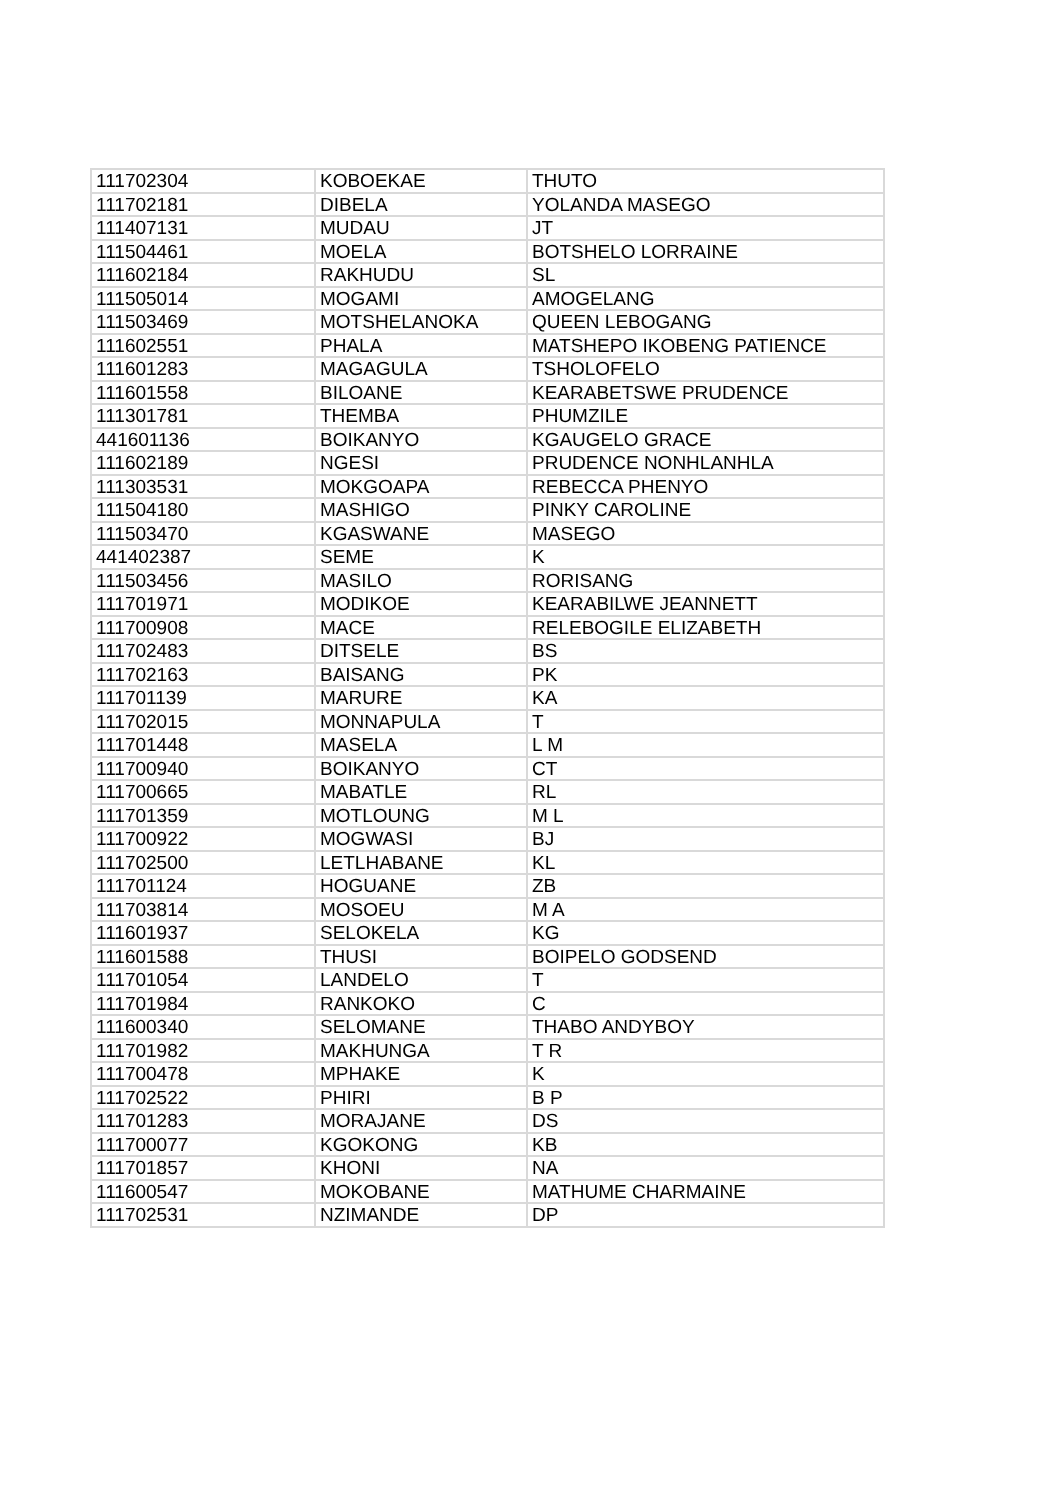| 111702304 | KOBOEKAE | THUTO |
| 111702181 | DIBELA | YOLANDA MASEGO |
| 111407131 | MUDAU | JT |
| 111504461 | MOELA | BOTSHELO LORRAINE |
| 111602184 | RAKHUDU | SL |
| 111505014 | MOGAMI | AMOGELANG |
| 111503469 | MOTSHELANOKA | QUEEN LEBOGANG |
| 111602551 | PHALA | MATSHEPO IKOBENG PATIENCE |
| 111601283 | MAGAGULA | TSHOLOFELO |
| 111601558 | BILOANE | KEARABETSWE PRUDENCE |
| 111301781 | THEMBA | PHUMZILE |
| 441601136 | BOIKANYO | KGAUGELO GRACE |
| 111602189 | NGESI | PRUDENCE NONHLANHLA |
| 111303531 | MOKGOAPA | REBECCA PHENYO |
| 111504180 | MASHIGO | PINKY CAROLINE |
| 111503470 | KGASWANE | MASEGO |
| 441402387 | SEME | K |
| 111503456 | MASILO | RORISANG |
| 111701971 | MODIKOE | KEARABILWE JEANNETT |
| 111700908 | MACE | RELEBOGILE ELIZABETH |
| 111702483 | DITSELE | BS |
| 111702163 | BAISANG | PK |
| 111701139 | MARURE | KA |
| 111702015 | MONNAPULA | T |
| 111701448 | MASELA | L M |
| 111700940 | BOIKANYO | CT |
| 111700665 | MABATLE | RL |
| 111701359 | MOTLOUNG | M L |
| 111700922 | MOGWASI | BJ |
| 111702500 | LETLHABANE | KL |
| 111701124 | HOGUANE | ZB |
| 111703814 | MOSOEU | M A |
| 111601937 | SELOKELA | KG |
| 111601588 | THUSI | BOIPELO GODSEND |
| 111701054 | LANDELO | T |
| 111701984 | RANKOKO | C |
| 111600340 | SELOMANE | THABO ANDYBOY |
| 111701982 | MAKHUNGA | T R |
| 111700478 | MPHAKE | K |
| 111702522 | PHIRI | B P |
| 111701283 | MORAJANE | DS |
| 111700077 | KGOKONG | KB |
| 111701857 | KHONI | NA |
| 111600547 | MOKOBANE | MATHUME CHARMAINE |
| 111702531 | NZIMANDE | DP |